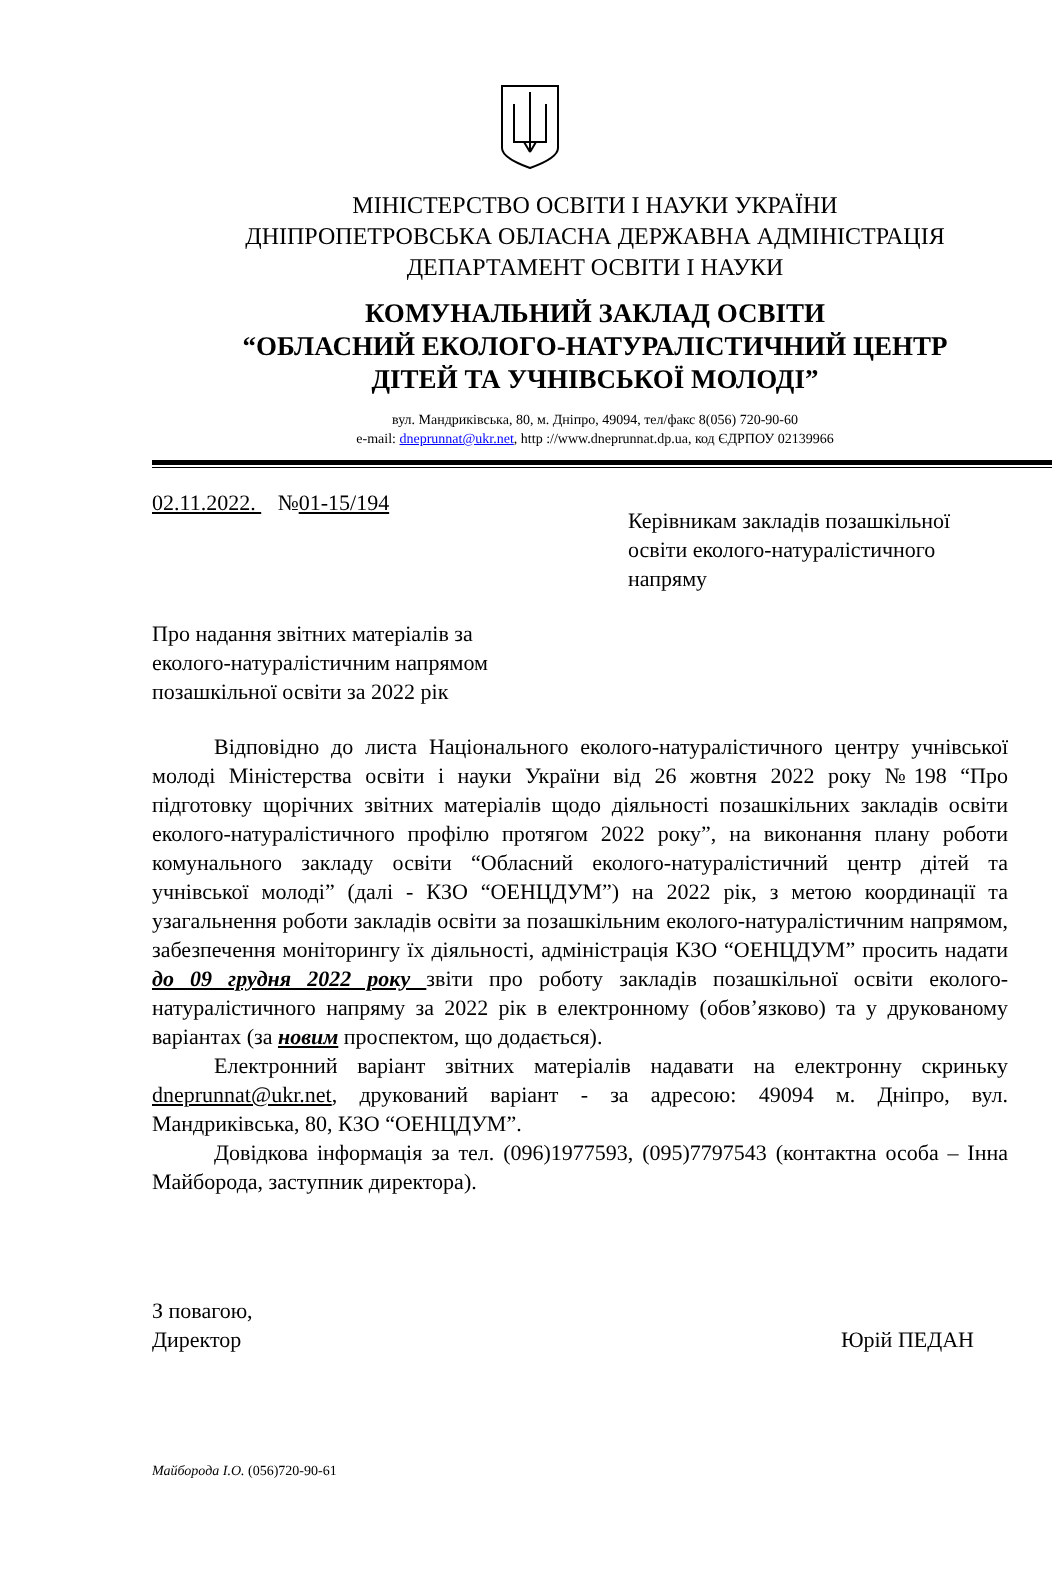МІНІСТЕРСТВО ОСВІТИ І НАУКИ УКРАЇНИ
ДНІПРОПЕТРОВСЬКА ОБЛАСНА ДЕРЖАВНА АДМІНІСТРАЦІЯ
ДЕПАРТАМЕНТ ОСВІТИ І НАУКИ
КОМУНАЛЬНИЙ ЗАКЛАД ОСВІТИ
“ОБЛАСНИЙ ЕКОЛОГО-НАТУРАЛІСТИЧНИЙ ЦЕНТР
ДІТЕЙ ТА УЧНІВСЬКОЇ МОЛОДІ”
вул. Мандриківська, 80, м. Дніпро, 49094, тел/факс 8(056) 720-90-60
e-mail: dneprunnat@ukr.net, http ://www.dneprunnat.dp.ua, код ЄДРПОУ 02139966
02.11.2022. №01-15/194
Керівникам закладів позашкільної освіти еколого-натуралістичного напряму
Про надання звітних матеріалів за еколого-натуралістичним напрямом позашкільної освіти за 2022 рік
Відповідно до листа Національного еколого-натуралістичного центру учнівської молоді Міністерства освіти і науки України від 26 жовтня 2022 року №198 “Про підготовку щорічних звітних матеріалів щодо діяльності позашкільних закладів освіти еколого-натуралістичного профілю протягом 2022 року”, на виконання плану роботи комунального закладу освіти “Обласний еколого-натуралістичний центр дітей та учнівської молоді” (далі - КЗО “ОЕНЦДУМ”) на 2022 рік, з метою координації та узагальнення роботи закладів освіти за позашкільним еколого-натуралістичним напрямом, забезпечення моніторингу їх діяльності, адміністрація КЗО “ОЕНЦДУМ” просить надати до 09 грудня 2022 року звіти про роботу закладів позашкільної освіти еколого-натуралістичного напряму за 2022 рік в електронному (обов’язково) та у друкованому варіантах (за новим проспектом, що додається).
Електронний варіант звітних матеріалів надавати на електронну скриньку dneprunnat@ukr.net, друкований варіант - за адресою: 49094 м. Дніпро, вул. Мандриківська, 80, КЗО “ОЕНЦДУМ”.
Довідкова інформація за тел. (096)1977593, (095)7797543 (контактна особа – Інна Майборода, заступник директора).
З повагою,
Директор
Юрій ПЕДАН
Майборода І.О. (056)720-90-61